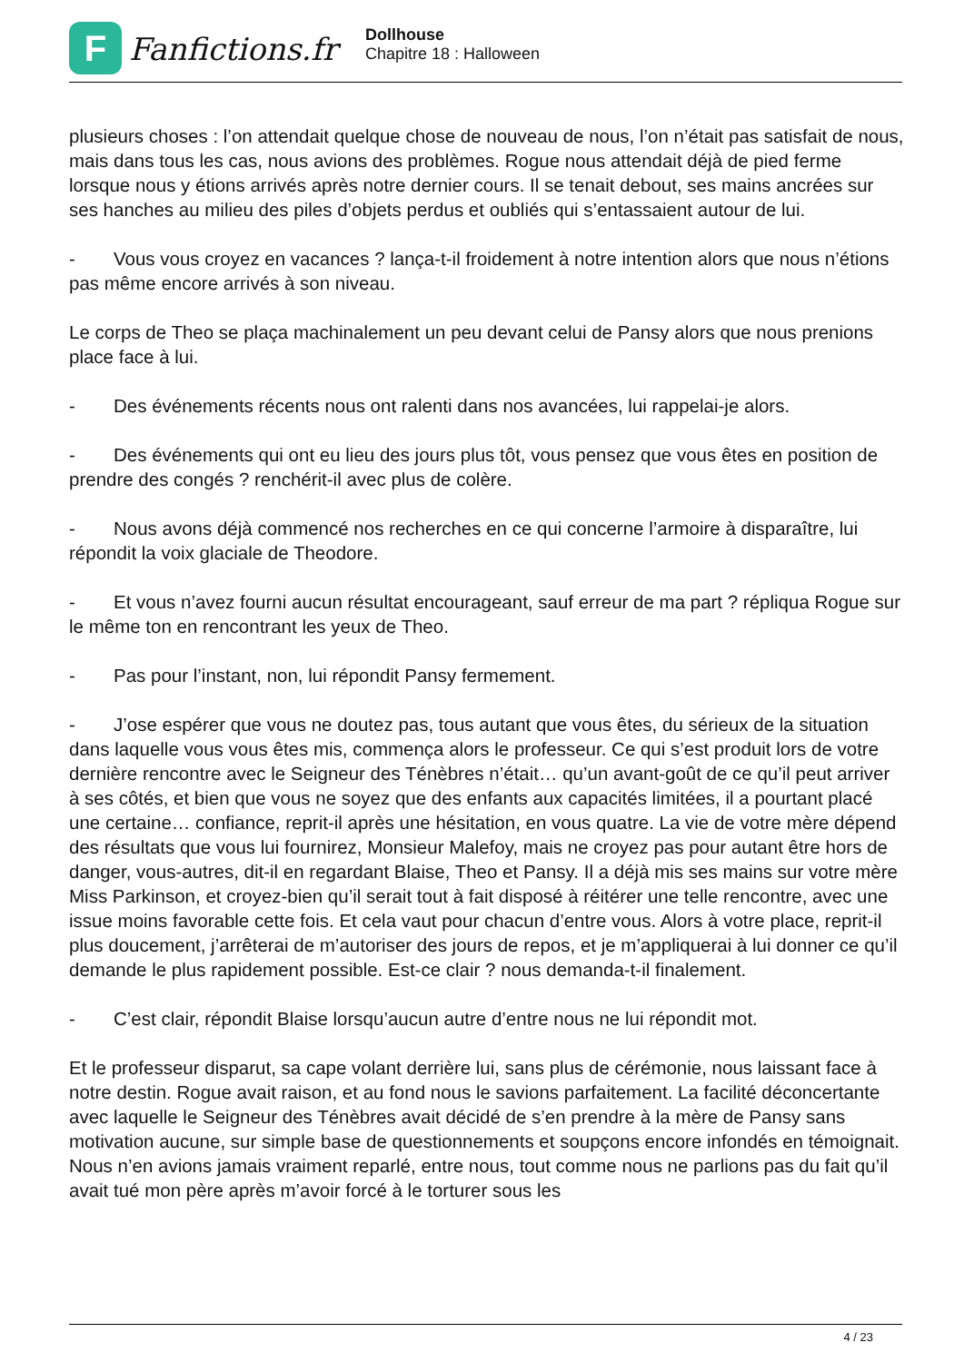F
Fanfictions.fr
Dollhouse
Chapitre 18 : Halloween
plusieurs choses : l’on attendait quelque chose de nouveau de nous, l’on n’était pas satisfait de nous, mais dans tous les cas, nous avions des problèmes. Rogue nous attendait déjà de pied ferme lorsque nous y étions arrivés après notre dernier cours. Il se tenait debout, ses mains ancrées sur ses hanches au milieu des piles d’objets perdus et oubliés qui s’entassaient autour de lui.
- Vous vous croyez en vacances ? lança-t-il froidement à notre intention alors que nous n’étions pas même encore arrivés à son niveau.
Le corps de Theo se plaça machinalement un peu devant celui de Pansy alors que nous prenions place face à lui.
- Des événements récents nous ont ralenti dans nos avancées, lui rappelai-je alors.
- Des événements qui ont eu lieu des jours plus tôt, vous pensez que vous êtes en position de prendre des congés ? renchérit-il avec plus de colère.
- Nous avons déjà commencé nos recherches en ce qui concerne l’armoire à disparaître, lui répondit la voix glaciale de Theodore.
- Et vous n’avez fourni aucun résultat encourageant, sauf erreur de ma part ? répliqua Rogue sur le même ton en rencontrant les yeux de Theo.
- Pas pour l’instant, non, lui répondit Pansy fermement.
- J’ose espérer que vous ne doutez pas, tous autant que vous êtes, du sérieux de la situation dans laquelle vous vous êtes mis, commença alors le professeur. Ce qui s’est produit lors de votre dernière rencontre avec le Seigneur des Ténèbres n’était… qu’un avant-goût de ce qu’il peut arriver à ses côtés, et bien que vous ne soyez que des enfants aux capacités limitées, il a pourtant placé une certaine… confiance, reprit-il après une hésitation, en vous quatre. La vie de votre mère dépend des résultats que vous lui fournirez, Monsieur Malefoy, mais ne croyez pas pour autant être hors de danger, vous-autres, dit-il en regardant Blaise, Theo et Pansy. Il a déjà mis ses mains sur votre mère Miss Parkinson, et croyez-bien qu’il serait tout à fait disposé à réitérer une telle rencontre, avec une issue moins favorable cette fois. Et cela vaut pour chacun d’entre vous. Alors à votre place, reprit-il plus doucement, j’arrêterai de m’autoriser des jours de repos, et je m’appliquerai à lui donner ce qu’il demande le plus rapidement possible. Est-ce clair ? nous demanda-t-il finalement.
- C’est clair, répondit Blaise lorsqu’aucun autre d’entre nous ne lui répondit mot.
Et le professeur disparut, sa cape volant derrière lui, sans plus de cérémonie, nous laissant face à notre destin. Rogue avait raison, et au fond nous le savions parfaitement. La facilité déconcertante avec laquelle le Seigneur des Ténèbres avait décidé de s’en prendre à la mère de Pansy sans motivation aucune, sur simple base de questionnements et soupçons encore infondés en témoignait. Nous n’en avions jamais vraiment reparlé, entre nous, tout comme nous ne parlions pas du fait qu’il avait tué mon père après m’avoir forcé à le torturer sous les
4 / 23